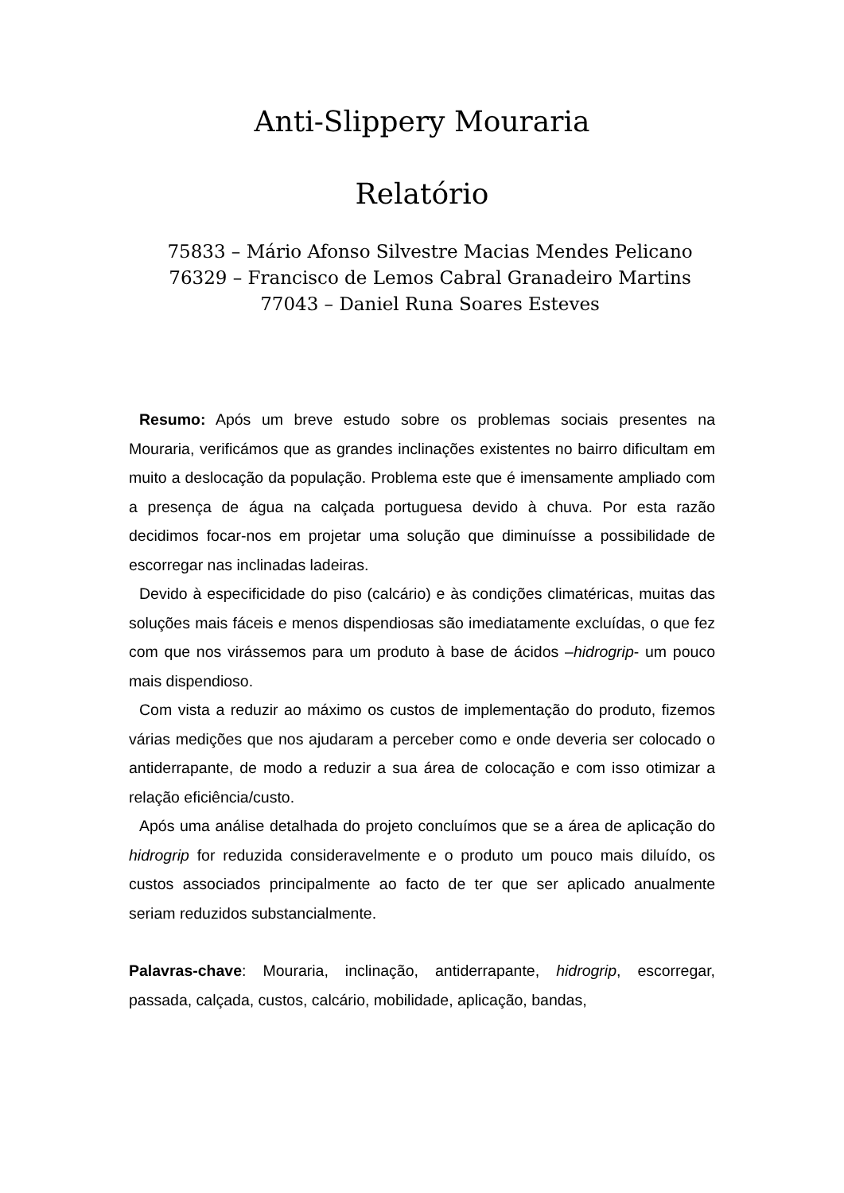Anti-Slippery Mouraria
Relatório
75833 – Mário Afonso Silvestre Macias Mendes Pelicano
76329 – Francisco de Lemos Cabral Granadeiro Martins
77043 – Daniel Runa Soares Esteves
Resumo: Após um breve estudo sobre os problemas sociais presentes na Mouraria, verificámos que as grandes inclinações existentes no bairro dificultam em muito a deslocação da população. Problema este que é imensamente ampliado com a presença de água na calçada portuguesa devido à chuva. Por esta razão decidimos focar-nos em projetar uma solução que diminuísse a possibilidade de escorregar nas inclinadas ladeiras.
Devido à especificidade do piso (calcário) e às condições climatéricas, muitas das soluções mais fáceis e menos dispendiosas são imediatamente excluídas, o que fez com que nos virássemos para um produto à base de ácidos –hidrogrip- um pouco mais dispendioso.
Com vista a reduzir ao máximo os custos de implementação do produto, fizemos várias medições que nos ajudaram a perceber como e onde deveria ser colocado o antiderrapante, de modo a reduzir a sua área de colocação e com isso otimizar a relação eficiência/custo.
Após uma análise detalhada do projeto concluímos que se a área de aplicação do hidrogrip for reduzida consideravelmente e o produto um pouco mais diluído, os custos associados principalmente ao facto de ter que ser aplicado anualmente seriam reduzidos substancialmente.
Palavras-chave: Mouraria, inclinação, antiderrapante, hidrogrip, escorregar, passada, calçada, custos, calcário, mobilidade, aplicação, bandas,